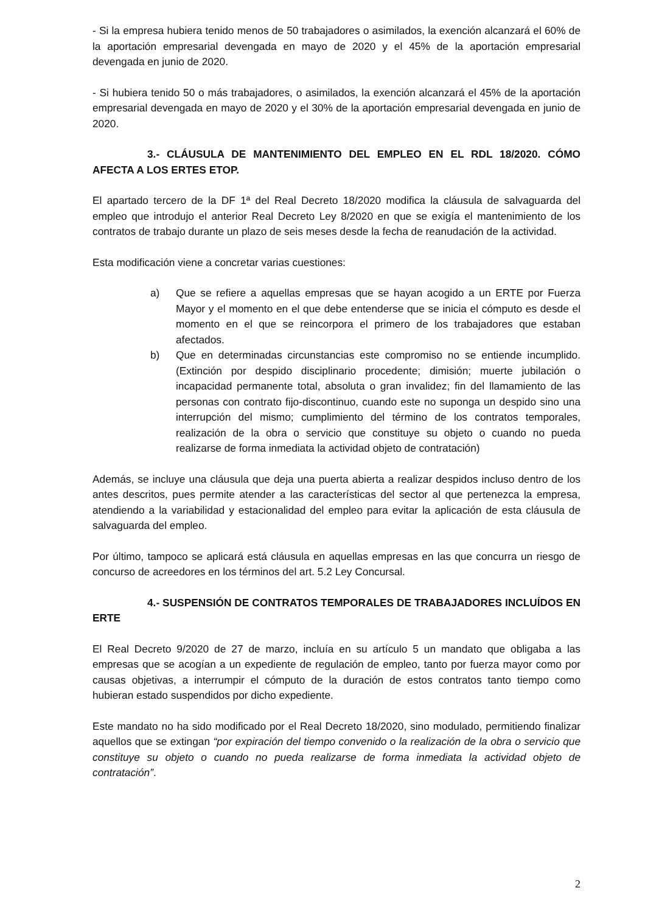- Si la empresa hubiera tenido menos de 50 trabajadores o asimilados, la exención alcanzará el 60% de la aportación empresarial devengada en mayo de 2020 y el 45% de la aportación empresarial devengada en junio de 2020.
- Si hubiera tenido 50 o más trabajadores, o asimilados, la exención alcanzará el 45% de la aportación empresarial devengada en mayo de 2020 y el 30% de la aportación empresarial devengada en junio de 2020.
3.- CLÁUSULA DE MANTENIMIENTO DEL EMPLEO EN EL RDL 18/2020. CÓMO AFECTA A LOS ERTES ETOP.
El apartado tercero de la DF 1ª del Real Decreto 18/2020 modifica la cláusula de salvaguarda del empleo que introdujo el anterior Real Decreto Ley 8/2020 en que se exigía el mantenimiento de los contratos de trabajo durante un plazo de seis meses desde la fecha de reanudación de la actividad.
Esta modificación viene a concretar varias cuestiones:
a) Que se refiere a aquellas empresas que se hayan acogido a un ERTE por Fuerza Mayor y el momento en el que debe entenderse que se inicia el cómputo es desde el momento en el que se reincorpora el primero de los trabajadores que estaban afectados.
b) Que en determinadas circunstancias este compromiso no se entiende incumplido. (Extinción por despido disciplinario procedente; dimisión; muerte jubilación o incapacidad permanente total, absoluta o gran invalidez; fin del llamamiento de las personas con contrato fijo-discontinuo, cuando este no suponga un despido sino una interrupción del mismo; cumplimiento del término de los contratos temporales, realización de la obra o servicio que constituye su objeto o cuando no pueda realizarse de forma inmediata la actividad objeto de contratación)
Además, se incluye una cláusula que deja una puerta abierta a realizar despidos incluso dentro de los antes descritos, pues permite atender a las características del sector al que pertenezca la empresa, atendiendo a la variabilidad y estacionalidad del empleo para evitar la aplicación de esta cláusula de salvaguarda del empleo.
Por último, tampoco se aplicará está cláusula en aquellas empresas en las que concurra un riesgo de concurso de acreedores en los términos del art. 5.2 Ley Concursal.
4.- SUSPENSIÓN DE CONTRATOS TEMPORALES DE TRABAJADORES INCLUÍDOS EN ERTE
El Real Decreto 9/2020 de 27 de marzo, incluía en su artículo 5 un mandato que obligaba a las empresas que se acogían a un expediente de regulación de empleo, tanto por fuerza mayor como por causas objetivas, a interrumpir el cómputo de la duración de estos contratos tanto tiempo como hubieran estado suspendidos por dicho expediente.
Este mandato no ha sido modificado por el Real Decreto 18/2020, sino modulado, permitiendo finalizar aquellos que se extingan “por expiración del tiempo convenido o la realización de la obra o servicio que constituye su objeto o cuando no pueda realizarse de forma inmediata la actividad objeto de contratación”.
2